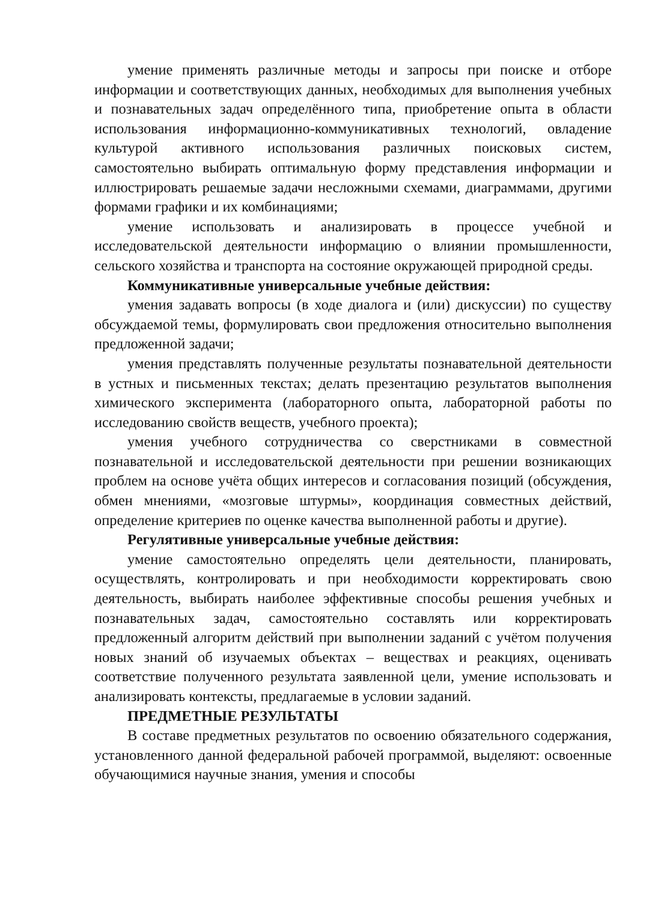умение применять различные методы и запросы при поиске и отборе информации и соответствующих данных, необходимых для выполнения учебных и познавательных задач определённого типа, приобретение опыта в области использования информационно-коммуникативных технологий, овладение культурой активного использования различных поисковых систем, самостоятельно выбирать оптимальную форму представления информации и иллюстрировать решаемые задачи несложными схемами, диаграммами, другими формами графики и их комбинациями;
умение использовать и анализировать в процессе учебной и исследовательской деятельности информацию о влиянии промышленности, сельского хозяйства и транспорта на состояние окружающей природной среды.
Коммуникативные универсальные учебные действия:
умения задавать вопросы (в ходе диалога и (или) дискуссии) по существу обсуждаемой темы, формулировать свои предложения относительно выполнения предложенной задачи;
умения представлять полученные результаты познавательной деятельности в устных и письменных текстах; делать презентацию результатов выполнения химического эксперимента (лабораторного опыта, лабораторной работы по исследованию свойств веществ, учебного проекта);
умения учебного сотрудничества со сверстниками в совместной познавательной и исследовательской деятельности при решении возникающих проблем на основе учёта общих интересов и согласования позиций (обсуждения, обмен мнениями, «мозговые штурмы», координация совместных действий, определение критериев по оценке качества выполненной работы и другие).
Регулятивные универсальные учебные действия:
умение самостоятельно определять цели деятельности, планировать, осуществлять, контролировать и при необходимости корректировать свою деятельность, выбирать наиболее эффективные способы решения учебных и познавательных задач, самостоятельно составлять или корректировать предложенный алгоритм действий при выполнении заданий с учётом получения новых знаний об изучаемых объектах – веществах и реакциях, оценивать соответствие полученного результата заявленной цели, умение использовать и анализировать контексты, предлагаемые в условии заданий.
ПРЕДМЕТНЫЕ РЕЗУЛЬТАТЫ
В составе предметных результатов по освоению обязательного содержания, установленного данной федеральной рабочей программой, выделяют: освоенные обучающимися научные знания, умения и способы